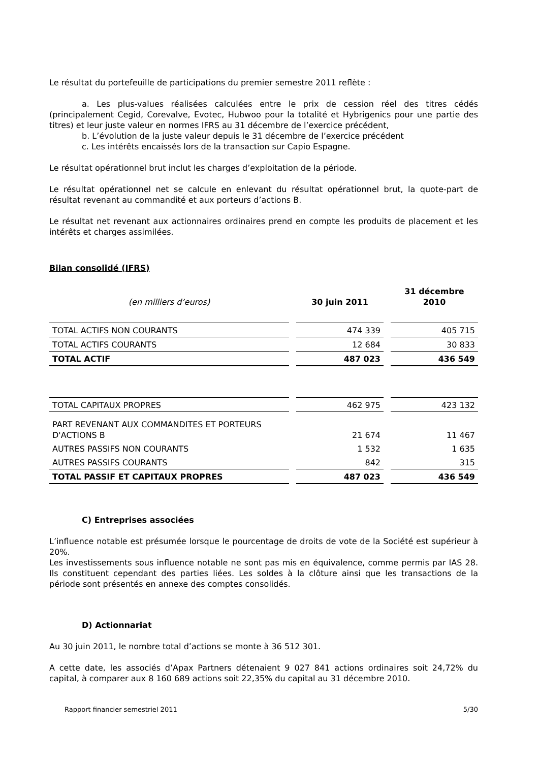Le résultat du portefeuille de participations du premier semestre 2011 reflète :
a. Les plus-values réalisées calculées entre le prix de cession réel des titres cédés (principalement Cegid, Corevalve, Evotec, Hubwoo pour la totalité et Hybrigenics pour une partie des titres) et leur juste valeur en normes IFRS au 31 décembre de l’exercice précédent,
b. L’évolution de la juste valeur depuis le 31 décembre de l’exercice précédent
c. Les intérêts encaissés lors de la transaction sur Capio Espagne.
Le résultat opérationnel brut inclut les charges d’exploitation de la période.
Le résultat opérationnel net se calcule en enlevant du résultat opérationnel brut, la quote-part de résultat revenant au commandité et aux porteurs d’actions B.
Le résultat net revenant aux actionnaires ordinaires prend en compte les produits de placement et les intérêts et charges assimilées.
Bilan consolidé (IFRS)
| (en milliers d’euros) | 30 juin 2011 | 31 décembre 2010 |
| TOTAL ACTIFS NON COURANTS | 474 339 | 405 715 |
| TOTAL ACTIFS COURANTS | 12 684 | 30 833 |
| TOTAL ACTIF | 487 023 | 436 549 |
| TOTAL CAPITAUX PROPRES | 462 975 | 423 132 |
| PART REVENANT AUX COMMANDITES ET PORTEURS D'ACTIONS B | 21 674 | 11 467 |
| AUTRES PASSIFS NON COURANTS | 1 532 | 1 635 |
| AUTRES PASSIFS COURANTS | 842 | 315 |
| TOTAL PASSIF ET CAPITAUX PROPRES | 487 023 | 436 549 |
C) Entreprises associées
L’influence notable est présumée lorsque le pourcentage de droits de vote de la Société est supérieur à 20%.
Les investissements sous influence notable ne sont pas mis en équivalence, comme permis par IAS 28. Ils constituent cependant des parties liées. Les soldes à la clôture ainsi que les transactions de la période sont présentés en annexe des comptes consolidés.
D) Actionnariat
Au 30 juin 2011, le nombre total d’actions se monte à 36 512 301.
A cette date, les associés d’Apax Partners détenaient 9 027 841 actions ordinaires soit 24,72% du capital, à comparer aux 8 160 689 actions soit 22,35% du capital au 31 décembre 2010.
Rapport financier semestriel 2011 5/30